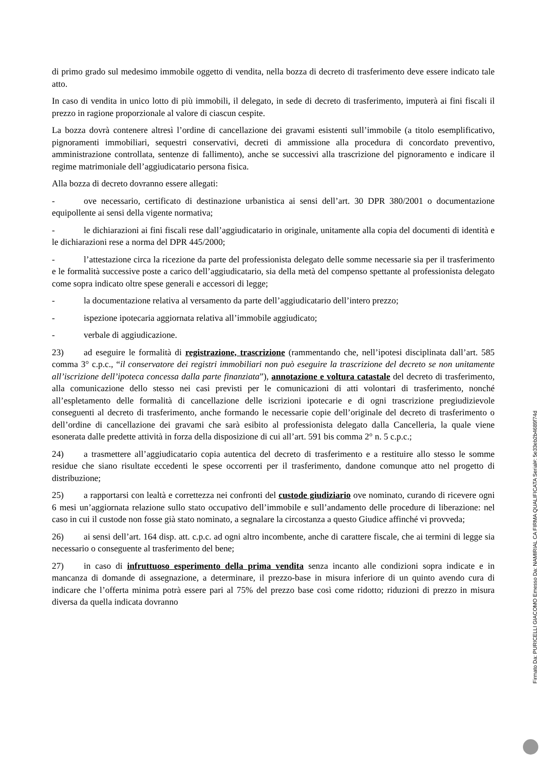di primo grado sul medesimo immobile oggetto di vendita, nella bozza di decreto di trasferimento deve essere indicato tale atto.
In caso di vendita in unico lotto di più immobili, il delegato, in sede di decreto di trasferimento, imputerà ai fini fiscali il prezzo in ragione proporzionale al valore di ciascun cespite.
La bozza dovrà contenere altresì l’ordine di cancellazione dei gravami esistenti sull’immobile (a titolo esemplificativo, pignoramenti immobiliari, sequestri conservativi, decreti di ammissione alla procedura di concordato preventivo, amministrazione controllata, sentenze di fallimento), anche se successivi alla trascrizione del pignoramento e indicare il regime matrimoniale dell’aggiudicatario persona fisica.
Alla bozza di decreto dovranno essere allegati:
- ove necessario, certificato di destinazione urbanistica ai sensi dell’art. 30 DPR 380/2001 o documentazione equipollente ai sensi della vigente normativa;
- le dichiarazioni ai fini fiscali rese dall’aggiudicatario in originale, unitamente alla copia del documenti di identità e le dichiarazioni rese a norma del DPR 445/2000;
- l’attestazione circa la ricezione da parte del professionista delegato delle somme necessarie sia per il trasferimento e le formalità successive poste a carico dell’aggiudicatario, sia della metà del compenso spettante al professionista delegato come sopra indicato oltre spese generali e accessori di legge;
- la documentazione relativa al versamento da parte dell’aggiudicatario dell’intero prezzo;
- ispezione ipotecaria aggiornata relativa all’immobile aggiudicato;
- verbale di aggiudicazione.
23) ad eseguire le formalità di registrazione, trascrizione (rammentando che, nell’ipotesi disciplinata dall’art. 585 comma 3° c.p.c., “il conservatore dei registri immobiliari non può eseguire la trascrizione del decreto se non unitamente all’iscrizione dell’ipoteca concessa dalla parte finanziata”), annotazione e voltura catastale del decreto di trasferimento, alla comunicazione dello stesso nei casi previsti per le comunicazioni di atti volontari di trasferimento, nonché all’espletamento delle formalità di cancellazione delle iscrizioni ipotecarie e di ogni trascrizione pregiudizievole conseguenti al decreto di trasferimento, anche formando le necessarie copie dell’originale del decreto di trasferimento o dell’ordine di cancellazione dei gravami che sarà esibito al professionista delegato dalla Cancelleria, la quale viene esonerata dalle predette attività in forza della disposizione di cui all’art. 591 bis comma 2° n. 5 c.p.c.;
24) a trasmettere all’aggiudicatario copia autentica del decreto di trasferimento e a restituire allo stesso le somme residue che siano risultate eccedenti le spese occorrenti per il trasferimento, dandone comunque atto nel progetto di distribuzione;
25) a rapportarsi con lealtà e correttezza nei confronti del custode giudiziario ove nominato, curando di ricevere ogni 6 mesi un’aggiornata relazione sullo stato occupativo dell’immobile e sull’andamento delle procedure di liberazione: nel caso in cui il custode non fosse già stato nominato, a segnalare la circostanza a questo Giudice affinché vi provveda;
26) ai sensi dell’art. 164 disp. att. c.p.c. ad ogni altro incombente, anche di carattere fiscale, che ai termini di legge sia necessario o conseguente al trasferimento del bene;
27) in caso di infruttuoso esperimento della prima vendita senza incanto alle condizioni sopra indicate e in mancanza di domande di assegnazione, a determinare, il prezzo-base in misura inferiore di un quinto avendo cura di indicare che l’offerta minima potrà essere pari al 75% del prezzo base così come ridotto; riduzioni di prezzo in misura diversa da quella indicata dovranno
Firmato Da: PURICELLI GIACOMO Emesso Da: NAMIRIAL CA FIRMA QUALIFICATA Serial#: 5e33eb2b4689f74d